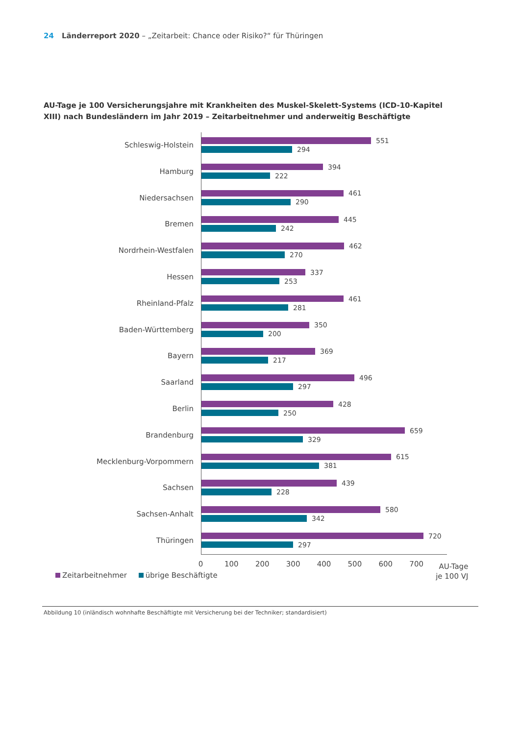24 Länderreport 2020 – „Zeitarbeit: Chance oder Risiko?“ für Thüringen
AU-Tage je 100 Versicherungsjahre mit Krankheiten des Muskel-Skelett-Systems (ICD-10-Kapitel XIII) nach Bundesländern im Jahr 2019 – Zeitarbeitnehmer und anderweitig Beschäftigte
Schleswig-Holstein
551
294
Hamburg
394
222
Niedersachsen
461
290
Bremen
445
242
Nordrhein-Westfalen
462
270
Hessen
337
253
Rheinland-Pfalz
461
281
Baden-Württemberg
350
200
Bayern
369
217
Saarland
496
297
Berlin
428
250
Brandenburg
659
329
Mecklenburg-Vorpommern
615
381
Sachsen
439
228
Sachsen-Anhalt
580
342
Thüringen
720
297
0 100 200 300 400 500 600 700
AU-Tage
je 100 VJ
Zeitarbeitnehmer übrige Beschäftigte
Abbildung 10 (inländisch wohnhafte Beschäftigte mit Versicherung bei der Techniker; standardisiert)